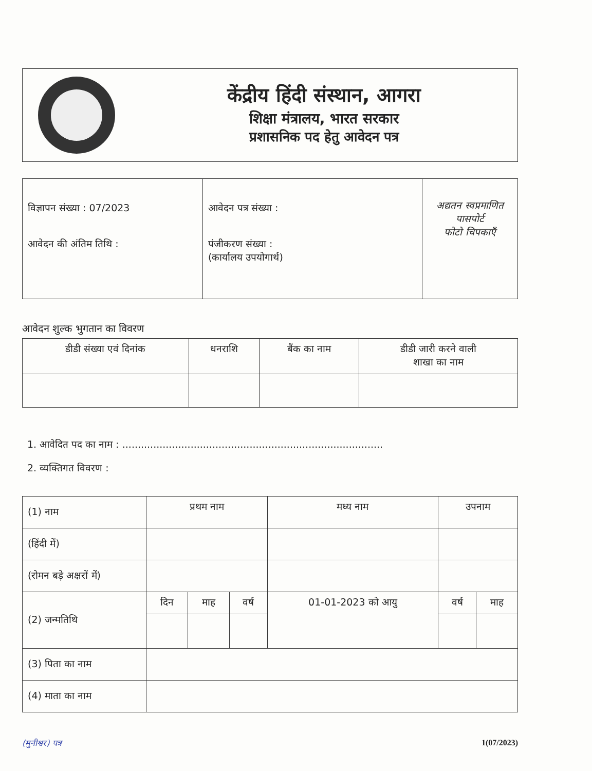केंद्रीय हिंदी संस्थान, आगरा
शिक्षा मंत्रालय, भारत सरकार
प्रशासनिक पद हेतु आवेदन पत्र
| विज्ञापन संख्या : 07/2023 आवेदन की अंतिम तिथि : | आवेदन पत्र संख्या : पंजीकरण संख्या : (कार्यालय उपयोगार्थ) | अद्यतन स्वप्रमाणित पासपोर्ट फोटो चिपकाएँ |
आवेदन शुल्क भुगतान का विवरण
| डीडी संख्या एवं दिनांक | धनराशि | बैंक का नाम | डीडी जारी करने वाली शाखा का नाम |
| --- | --- | --- | --- |
1. आवेदित पद का नाम : ....................................................................................
2. व्यक्तिगत विवरण :
| (1) नाम | प्रथम नाम | | | मध्य नाम | उपनाम | |
| (हिंदी में) | | | | | | |
| (रोमन बड़े अक्षरों में) | | | | | | |
| (2) जन्मतिथि | दिन | माह | वर्ष | 01-01-2023 को आयु | वर्ष | माह |
| (3) पिता का नाम | | | | | | |
| (4) माता का नाम | | | | | | |
(मुनीश्वर) पत्र 1(07/2023)